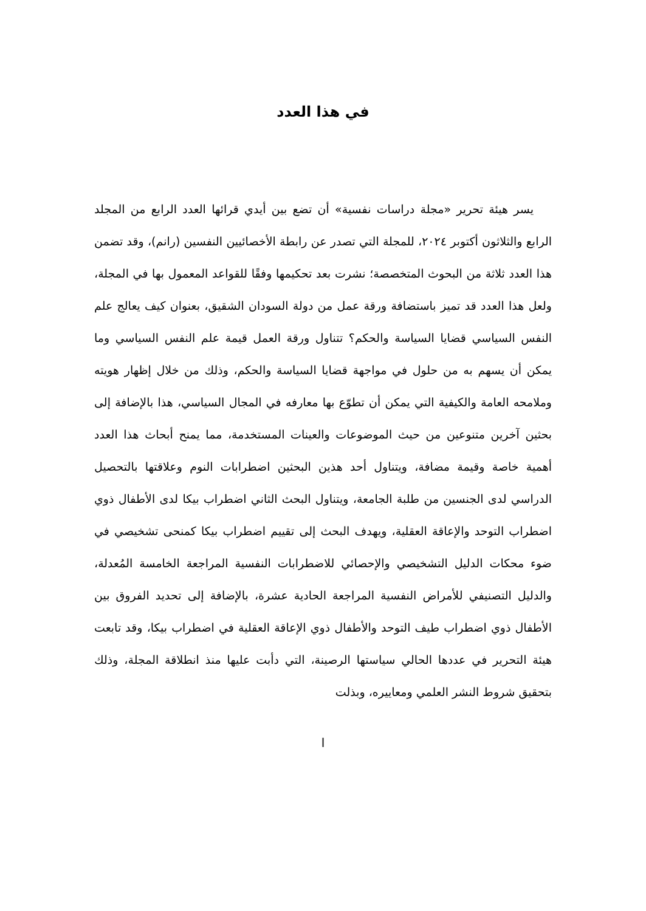في هذا العدد
يسر هيئة تحرير «مجلة دراسات نفسية» أن تضع بين أيدي قرائها العدد الرابع من المجلد الرابع والثلاثون أكتوبر ٢٠٢٤، للمجلة التي تصدر عن رابطة الأخصائيين النفسين (رانم)، وقد تضمن هذا العدد ثلاثة من البحوث المتخصصة؛ نشرت بعد تحكيمها وفقًا للقواعد المعمول بها في المجلة، ولعل هذا العدد قد تميز باستضافة ورقة عمل من دولة السودان الشقيق، بعنوان كيف يعالج علم النفس السياسي قضايا السياسة والحكم؟ تتناول ورقة العمل قيمة علم النفس السياسي وما يمكن أن يسهم به من حلول في مواجهة قضايا السياسة والحكم، وذلك من خلال إظهار هويته وملامحه العامة والكيفية التي يمكن أن تطوّع بها معارفه في المجال السياسي، هذا بالإضافة إلى بحثين آخرين متنوعين من حيث الموضوعات والعينات المستخدمة، مما يمنح أبحاث هذا العدد أهمية خاصة وقيمة مضافة، ويتناول أحد هذين البحثين اضطرابات النوم وعلاقتها بالتحصيل الدراسي لدى الجنسين من طلبة الجامعة، ويتناول البحث الثاني اضطراب بيكا لدى الأطفال ذوي اضطراب التوحد والإعاقة العقلية، ويهدف البحث إلى تقييم اضطراب بيكا كمنحى تشخيصي في ضوء محكات الدليل التشخيصي والإحصائي للاضطرابات النفسية المراجعة الخامسة المُعدلة، والدليل التصنيفي للأمراض النفسية المراجعة الحادية عشرة، بالإضافة إلى تحديد الفروق بين الأطفال ذوي اضطراب طيف التوحد والأطفال ذوي الإعاقة العقلية في اضطراب بيكا، وقد تابعت هيئة التحرير في عددها الحالي سياستها الرصينة، التي دأبت عليها منذ انطلاقة المجلة، وذلك بتحقيق شروط النشر العلمي ومعاييره، وبذلت
ا